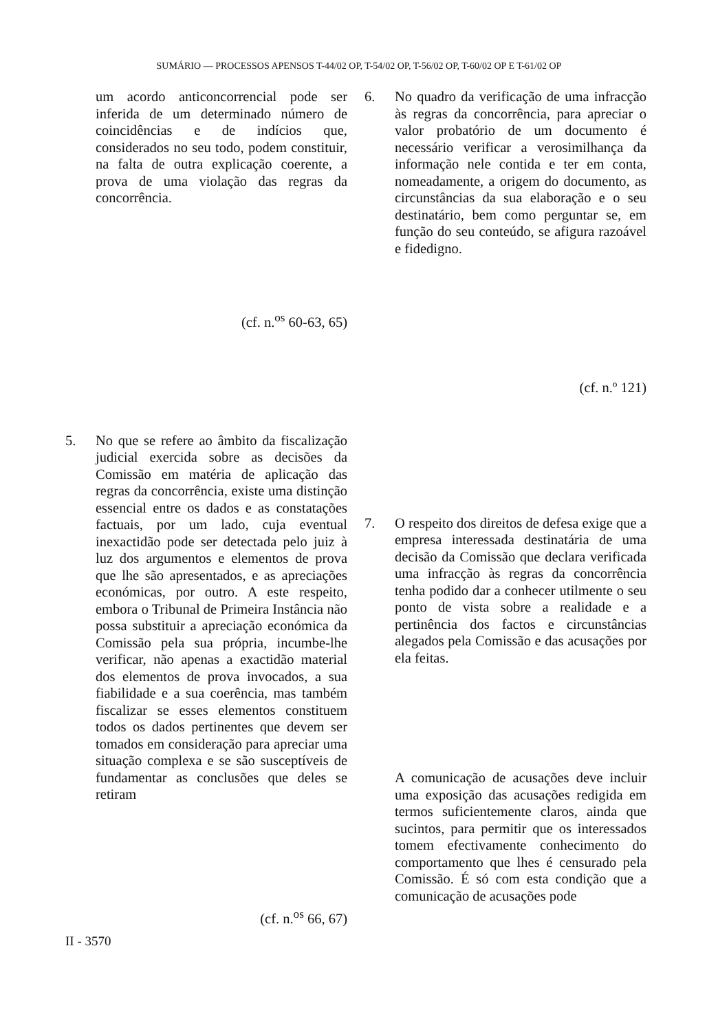SUMÁRIO — PROCESSOS APENSOS T-44/02 OP, T-54/02 OP, T-56/02 OP, T-60/02 OP E T-61/02 OP
um acordo anticoncorrencial pode ser inferida de um determinado número de coincidências e de indícios que, considerados no seu todo, podem constituir, na falta de outra explicação coerente, a prova de uma violação das regras da concorrência.
(cf. n.<sup>os</sup> 60-63, 65)
5. No que se refere ao âmbito da fiscalização judicial exercida sobre as decisões da Comissão em matéria de aplicação das regras da concorrência, existe uma distinção essencial entre os dados e as constatações factuais, por um lado, cuja eventual inexactidão pode ser detectada pelo juiz à luz dos argumentos e elementos de prova que lhe são apresentados, e as apreciações económicas, por outro. A este respeito, embora o Tribunal de Primeira Instância não possa substituir a apreciação económica da Comissão pela sua própria, incumbe-lhe verificar, não apenas a exactidão material dos elementos de prova invocados, a sua fiabilidade e a sua coerência, mas também fiscalizar se esses elementos constituem todos os dados pertinentes que devem ser tomados em consideração para apreciar uma situação complexa e se são susceptíveis de fundamentar as conclusões que deles se retiram
(cf. n.<sup>os</sup> 66, 67)
6. No quadro da verificação de uma infracção às regras da concorrência, para apreciar o valor probatório de um documento é necessário verificar a verosimilhança da informação nele contida e ter em conta, nomeadamente, a origem do documento, as circunstâncias da sua elaboração e o seu destinatário, bem como perguntar se, em função do seu conteúdo, se afigura razoável e fidedigno.
(cf. n.º 121)
7. O respeito dos direitos de defesa exige que a empresa interessada destinatária de uma decisão da Comissão que declara verificada uma infracção às regras da concorrência tenha podido dar a conhecer utilmente o seu ponto de vista sobre a realidade e a pertinência dos factos e circunstâncias alegados pela Comissão e das acusações por ela feitas.
A comunicação de acusações deve incluir uma exposição das acusações redigida em termos suficientemente claros, ainda que sucintos, para permitir que os interessados tomem efectivamente conhecimento do comportamento que lhes é censurado pela Comissão. É só com esta condição que a comunicação de acusações pode
II - 3570